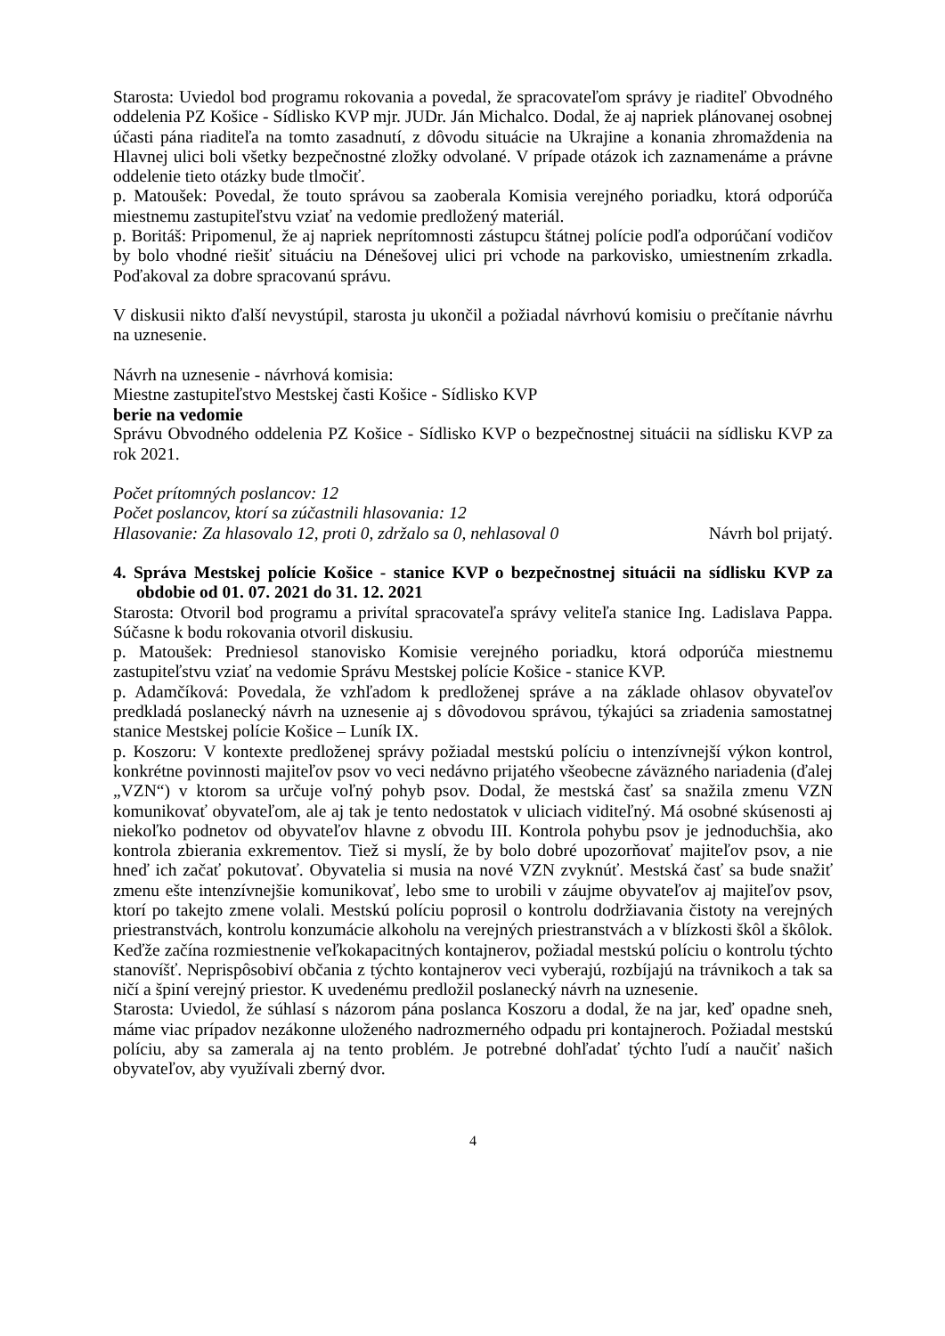Starosta: Uviedol bod programu rokovania a povedal, že spracovateľom správy je riaditeľ Obvodného oddelenia PZ Košice - Sídlisko KVP mjr. JUDr. Ján Michalco. Dodal, že aj napriek plánovanej osobnej účasti pána riaditeľa na tomto zasadnutí, z dôvodu situácie na Ukrajine a konania zhromaždenia na Hlavnej ulici boli všetky bezpečnostné zložky odvolané. V prípade otázok ich zaznamenáme a právne oddelenie tieto otázky bude tlmočiť.
p. Matoušek: Povedal, že touto správou sa zaoberala Komisia verejného poriadku, ktorá odporúča miestnemu zastupiteľstvu vziať na vedomie predložený materiál.
p. Boritáš: Pripomenul, že aj napriek neprítomnosti zástupcu štátnej polície podľa odporúčaní vodičov by bolo vhodné riešiť situáciu na Dénešovej ulici pri vchode na parkovisko, umiestnením zrkadla. Poďakoval za dobre spracovanú správu.
V diskusii nikto ďalší nevystúpil, starosta ju ukončil a požiadal návrhovú komisiu o prečítanie návrhu na uznesenie.
Návrh na uznesenie - návrhová komisia:
Miestne zastupiteľstvo Mestskej časti Košice - Sídlisko KVP
berie na vedomie
Správu Obvodného oddelenia PZ Košice - Sídlisko KVP o bezpečnostnej situácii na sídlisku KVP za rok 2021.
Počet prítomných poslancov: 12
Počet poslancov, ktorí sa zúčastnili hlasovania: 12
Hlasovanie: Za hlasovalo 12, proti 0, zdržalo sa 0, nehlasoval 0 Návrh bol prijatý.
4. Správa Mestskej polície Košice - stanice KVP o bezpečnostnej situácii na sídlisku KVP za obdobie od 01. 07. 2021 do 31. 12. 2021
Starosta: Otvoril bod programu a privítal spracovateľa správy veliteľa stanice Ing. Ladislava Pappa. Súčasne k bodu rokovania otvoril diskusiu.
p. Matoušek: Predniesol stanovisko Komisie verejného poriadku, ktorá odporúča miestnemu zastupiteľstvu vziať na vedomie Správu Mestskej polície Košice - stanice KVP.
p. Adamčíková: Povedala, že vzhľadom k predloženej správe a na základe ohlasov obyvateľov predkladá poslanecký návrh na uznesenie aj s dôvodovou správou, týkajúci sa zriadenia samostatnej stanice Mestskej polície Košice – Luník IX.
p. Koszoru: V kontexte predloženej správy požiadal mestskú políciu o intenzívnejší výkon kontrol, konkrétne povinnosti majiteľov psov vo veci nedávno prijatého všeobecne záväzného nariadenia (ďalej „VZN“) v ktorom sa určuje voľný pohyb psov. Dodal, že mestská časť sa snažila zmenu VZN komunikovať obyvateľom, ale aj tak je tento nedostatok v uliciach viditeľný. Má osobné skúsenosti aj niekoľko podnetov od obyvateľov hlavne z obvodu III. Kontrola pohybu psov je jednoduchšia, ako kontrola zbierania exkrementov. Tiež si myslí, že by bolo dobré upozorňovať majiteľov psov, a nie hneď ich začať pokutovať. Obyvatelia si musia na nové VZN zvyknúť. Mestská časť sa bude snažiť zmenu ešte intenzívnejšie komunikovať, lebo sme to urobili v záujme obyvateľov aj majiteľov psov, ktorí po takejto zmene volali. Mestskú políciu poprosil o kontrolu dodržiavania čistoty na verejných priestranstvách, kontrolu konzumácie alkoholu na verejných priestranstvách a v blízkosti škôl a škôlok. Keďže začína rozmiestnenie veľkokapacitných kontajnerov, požiadal mestskú políciu o kontrolu týchto stanovíšť. Neprispôsobiví občania z týchto kontajnerov veci vyberajú, rozbíjajú na trávnikoch a tak sa ničí a špiní verejný priestor. K uvedenému predložil poslanecký návrh na uznesenie.
Starosta: Uviedol, že súhlasí s názorom pána poslanca Koszoru a dodal, že na jar, keď opadne sneh, máme viac prípadov nezákonne uloženého nadrozmerného odpadu pri kontajneroch. Požiadal mestskú políciu, aby sa zamerala aj na tento problém. Je potrebné dohľadať týchto ľudí a naučiť našich obyvateľov, aby využívali zberný dvor.
4